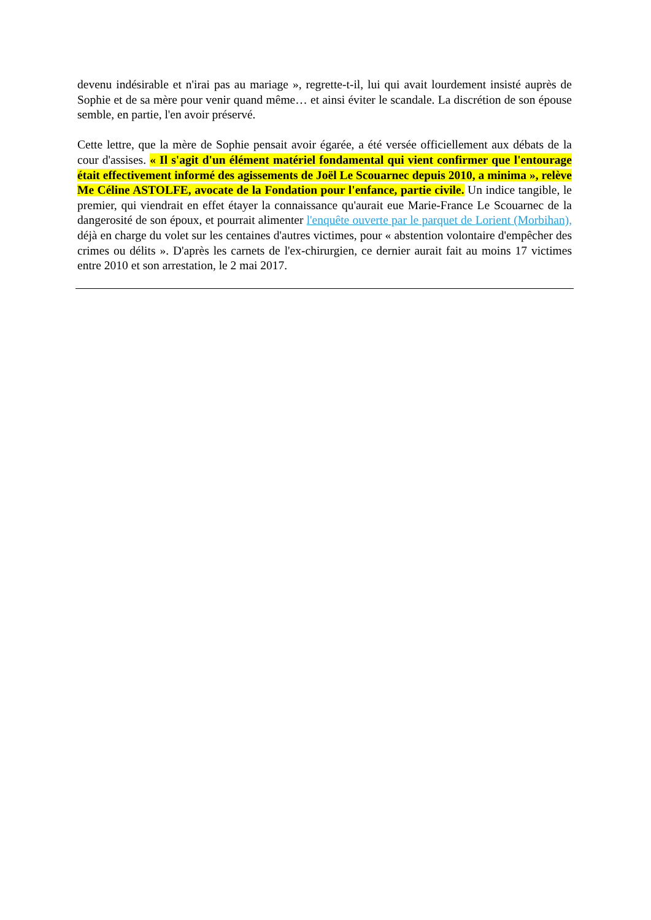devenu indésirable et n'irai pas au mariage », regrette-t-il, lui qui avait lourdement insisté auprès de Sophie et de sa mère pour venir quand même… et ainsi éviter le scandale. La discrétion de son épouse semble, en partie, l'en avoir préservé.
Cette lettre, que la mère de Sophie pensait avoir égarée, a été versée officiellement aux débats de la cour d'assises. « Il s'agit d'un élément matériel fondamental qui vient confirmer que l'entourage était effectivement informé des agissements de Joël Le Scouarnec depuis 2010, a minima », relève Me Céline ASTOLFE, avocate de la Fondation pour l'enfance, partie civile. Un indice tangible, le premier, qui viendrait en effet étayer la connaissance qu'aurait eue Marie-France Le Scouarnec de la dangerosité de son époux, et pourrait alimenter l'enquête ouverte par le parquet de Lorient (Morbihan), déjà en charge du volet sur les centaines d'autres victimes, pour « abstention volontaire d'empêcher des crimes ou délits ». D'après les carnets de l'ex-chirurgien, ce dernier aurait fait au moins 17 victimes entre 2010 et son arrestation, le 2 mai 2017.